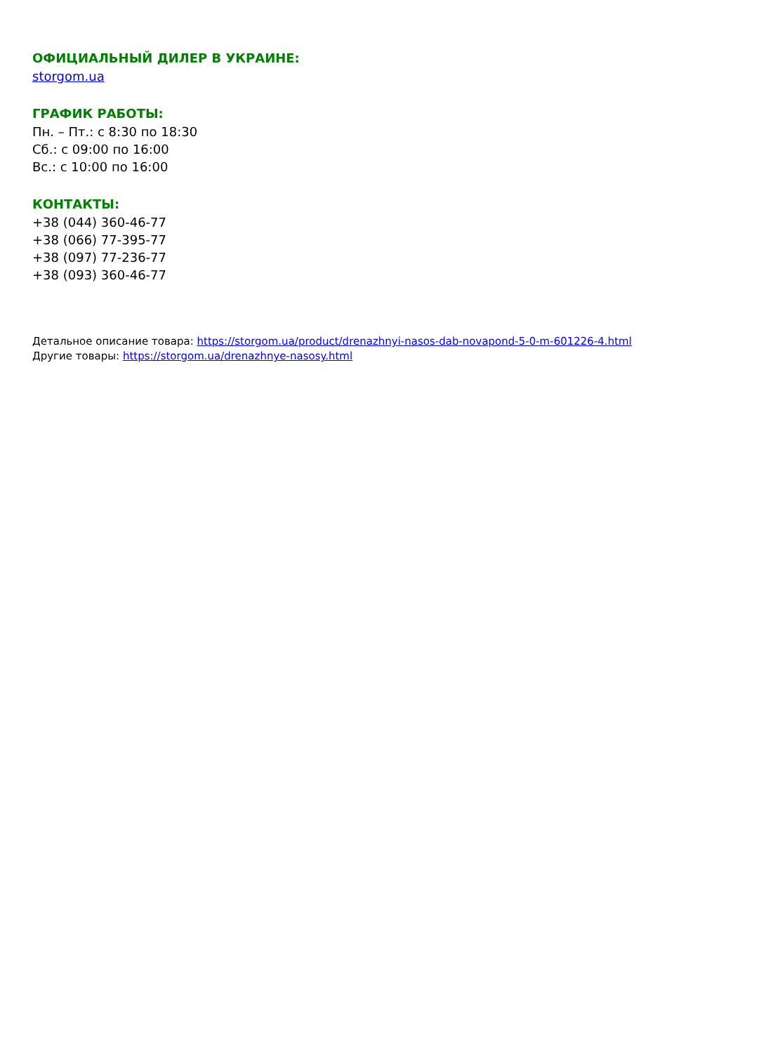ОФИЦИАЛЬНЫЙ ДИЛЕР В УКРАИНЕ:
storgom.ua
ГРАФИК РАБОТЫ:
Пн. – Пт.: с 8:30 по 18:30
Сб.: с 09:00 по 16:00
Вс.: с 10:00 по 16:00
КОНТАКТЫ:
+38 (044) 360-46-77
+38 (066) 77-395-77
+38 (097) 77-236-77
+38 (093) 360-46-77
Детальное описание товара: https://storgom.ua/product/drenazhnyi-nasos-dab-novapond-5-0-m-601226-4.html
Другие товары: https://storgom.ua/drenazhnye-nasosy.html